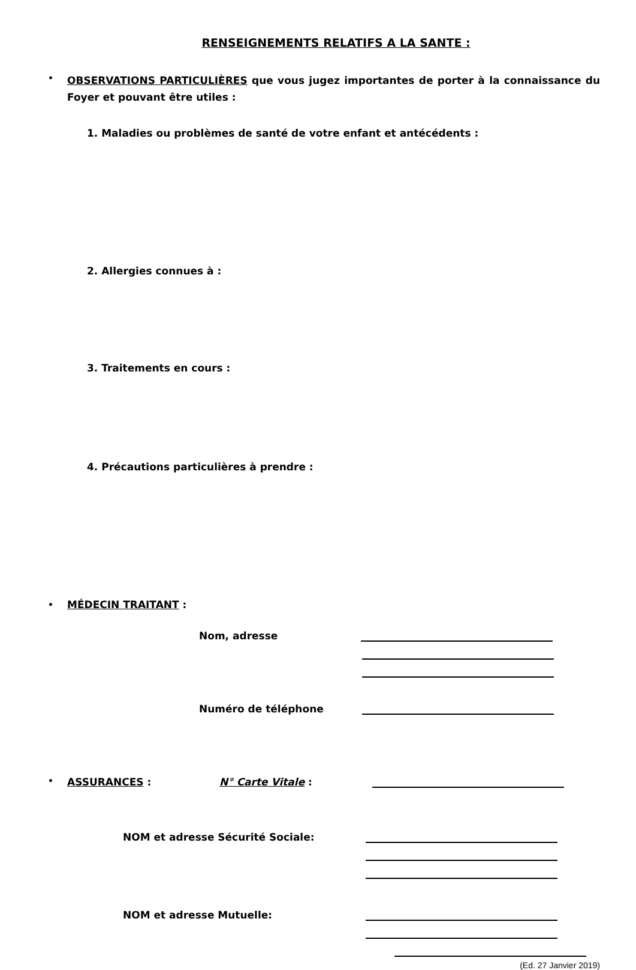RENSEIGNEMENTS RELATIFS A LA SANTE :
•
OBSERVATIONS PARTICULIÈRES que vous jugez importantes de porter à la connaissance du Foyer et pouvant être utiles :
1. Maladies ou problèmes de santé de votre enfant et antécédents :
2. Allergies connues à :
3. Traitements en cours :
4. Précautions particulières à prendre :
•
MÉDECIN TRAITANT :
Nom, adresse
Numéro de téléphone
•
ASSURANCES :
N° Carte Vitale :
NOM et adresse Sécurité Sociale:
NOM et adresse Mutuelle:
(Ed. 27 Janvier 2019)